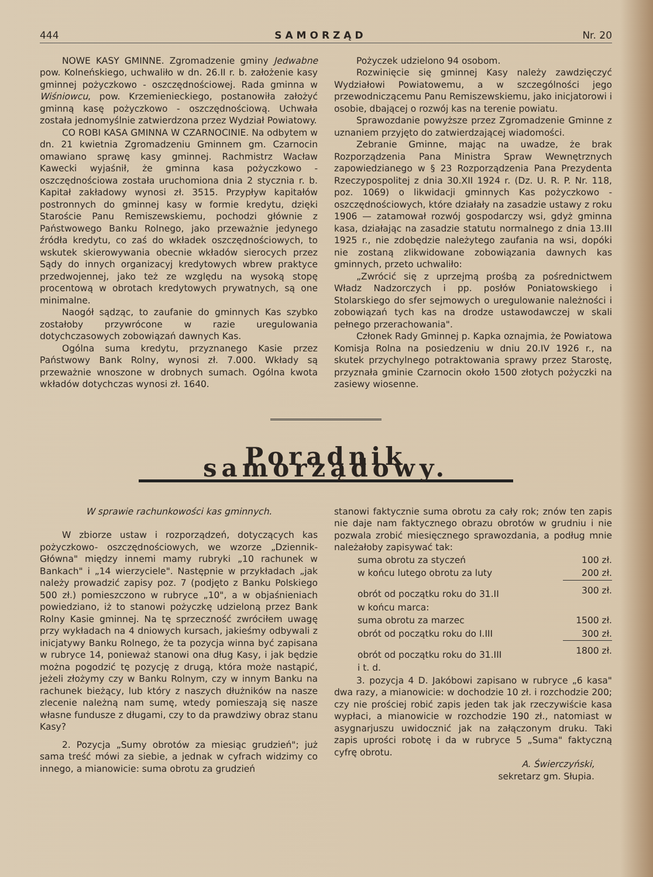444 SAMORZĄD Nr. 20
NOWE KASY GMINNE. Zgromadzenie gminy Jedwabne pow. Kolneńskiego, uchwaliło w dn. 26.II r. b. założenie kasy gminnej pożyczkowo - oszczędnościowej. Rada gminna w Wiśniowcu, pow. Krzemienieckiego, postanowiła założyć gminną kasę pożyczkowo - oszczędnościową. Uchwała została jednomyślnie zatwierdzona przez Wydział Powiatowy.
CO ROBI KASA GMINNA W CZARNOCINIE. Na odbytem w dn. 21 kwietnia Zgromadzeniu Gminnem gm. Czarnocin omawiano sprawę kasy gminnej. Rachmistrz Wacław Kawecki wyjaśnił, że gminna kasa pożyczkowo - oszczędnościowa została uruchomiona dnia 2 stycznia r. b. Kapitał zakładowy wynosi zł. 3515. Przypływ kapitałów postronnych do gminnej kasy w formie kredytu, dzięki Staroście Panu Remiszewskiemu, pochodzi głównie z Państwowego Banku Rolnego, jako przeważnie jedynego źródła kredytu, co zaś do wkładek oszczędnościowych, to wskutek skierowywania obecnie wkładów sierocych przez Sądy do innych organizacyj kredytowych wbrew praktyce przedwojennej, jako też ze względu na wysoką stopę procentową w obrotach kredytowych prywatnych, są one minimalne.
Naogół sądząc, to zaufanie do gminnych Kas szybko zostałoby przywrócone w razie uregulowania dotychczasowych zobowiązań dawnych Kas.
Ogólna suma kredytu, przyznanego Kasie przez Państwowy Bank Rolny, wynosi zł. 7.000. Wkłady są przeważnie wnoszone w drobnych sumach. Ogólna kwota wkładów dotychczas wynosi zł. 1640.
Pożyczek udzielono 94 osobom.
Rozwinięcie się gminnej Kasy należy zawdzięczyć Wydziałowi Powiatowemu, a w szczególności jego przewodniczącemu Panu Remiszewskiemu, jako inicjatorowi i osobie, dbającej o rozwój kas na terenie powiatu.
Sprawozdanie powyższe przez Zgromadzenie Gminne z uznaniem przyjęto do zatwierdzającej wiadomości.
Zebranie Gminne, mając na uwadze, że brak Rozporządzenia Pana Ministra Spraw Wewnętrznych zapowiedzianego w § 23 Rozporządzenia Pana Prezydenta Rzeczypospolitej z dnia 30.XII 1924 r. (Dz. U. R. P. Nr. 118, poz. 1069) o likwidacji gminnych Kas pożyczkowo - oszczędnościowych, które działały na zasadzie ustawy z roku 1906 — zatamował rozwój gospodarczy wsi, gdyż gminna kasa, działając na zasadzie statutu normalnego z dnia 13.III 1925 r., nie zdobędzie należytego zaufania na wsi, dopóki nie zostaną zlikwidowane zobowiązania dawnych kas gminnych, przeto uchwaliło:
„Zwrócić się z uprzejmą prośbą za pośrednictwem Władz Nadzorczych i pp. posłów Poniatowskiego i Stolarskiego do sfer sejmowych o uregulowanie należności i zobowiązań tych kas na drodze ustawodawczej w skali pełnego przerachowania".
Członek Rady Gminnej p. Kapka oznajmia, że Powiatowa Komisja Rolna na posiedzeniu w dniu 20.IV 1926 r., na skutek przychylnego potraktowania sprawy przez Starostę, przyznała gminie Czarnocin około 1500 złotych pożyczki na zasiewy wiosenne.
Poradnik samorządowy.
W sprawie rachunkowości kas gminnych.
W zbiorze ustaw i rozporządzeń, dotyczących kas pożyczkowo- oszczędnościowych, we wzorze „Dziennik-Główna" między innemi mamy rubryki „10 rachunek w Bankach" i „14 wierzyciele". Następnie w przykładach „jak należy prowadzić zapisy poz. 7 (podjęto z Banku Polskiego 500 zł.) pomieszczono w rubryce „10", a w objaśnieniach powiedziano, iż to stanowi pożyczkę udzieloną przez Bank Rolny Kasie gminnej. Na tę sprzeczność zwróciłem uwagę przy wykładach na 4 dniowych kursach, jakieśmy odbywali z inicjatywy Banku Rolnego, że ta pozycja winna być zapisana w rubryce 14, ponieważ stanowi ona dług Kasy, i jak będzie można pogodzić tę pozycję z drugą, która może nastąpić, jeżeli złożymy czy w Banku Rolnym, czy w innym Banku na rachunek bieżący, lub który z naszych dłużników na nasze zlecenie należną nam sumę, wtedy pomieszają się nasze własne fundusze z długami, czy to da prawdziwy obraz stanu Kasy?
2. Pozycja „Sumy obrotów za miesiąc grudzień"; już sama treść mówi za siebie, a jednak w cyfrach widzimy co innego, a mianowicie: suma obrotu za grudzień
stanowi faktycznie suma obrotu za cały rok; znów ten zapis nie daje nam faktycznego obrazu obrotów w grudniu i nie pozwala zrobić miesięcznego sprawozdania, a podług mnie należałoby zapisywać tak:
| suma obrotu za styczeń | 100 zł. |
| w końcu lutego obrotu za luty | 200 zł. |
| obrót od początku roku do 31.II | 300 zł. |
| w końcu marca: | |
| suma obrotu za marzec | 1500 zł. |
| obrót od początku roku do I.III | 300 zł. |
| obrót od początku roku do 31.III | 1800 zł. |
| i t. d. | |
3. pozycja 4 D. Jakóbowi zapisano w rubryce „6 kasa" dwa razy, a mianowicie: w dochodzie 10 zł. i rozchodzie 200; czy nie prościej robić zapis jeden tak jak rzeczywiście kasa wypłaci, a mianowicie w rozchodzie 190 zł., natomiast w asygnarjuszu uwidocznić jak na załączonym druku. Taki zapis uprości robotę i da w rubryce 5 „Suma" faktyczną cyfrę obrotu.
A. Świerczyński,
sekretarz gm. Słupia.